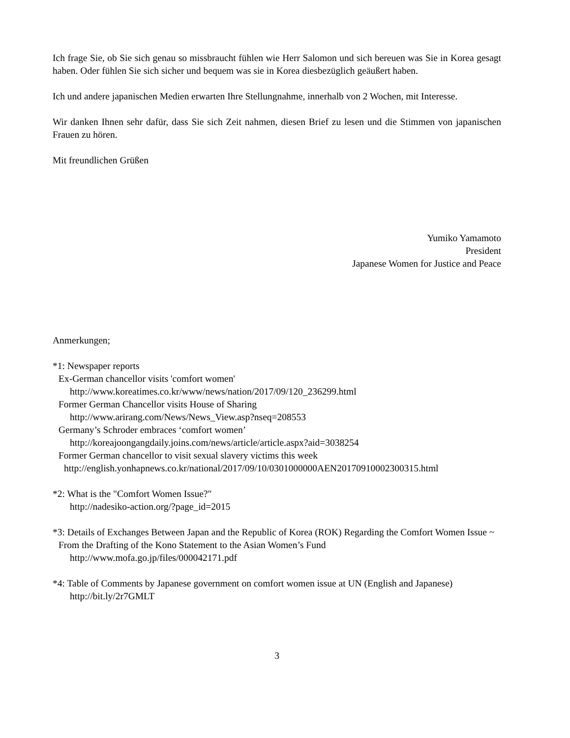Ich frage Sie, ob Sie sich genau so missbraucht fühlen wie Herr Salomon und sich bereuen was Sie in Korea gesagt haben. Oder fühlen Sie sich sicher und bequem was sie in Korea diesbezüglich geäußert haben.
Ich und andere japanischen Medien erwarten Ihre Stellungnahme, innerhalb von 2 Wochen, mit Interesse.
Wir danken Ihnen sehr dafür, dass Sie sich Zeit nahmen, diesen Brief zu lesen und die Stimmen von japanischen Frauen zu hören.
Mit freundlichen Grüßen
Yumiko Yamamoto
President
Japanese Women for Justice and Peace
Anmerkungen;
*1: Newspaper reports
Ex-German chancellor visits 'comfort women'
http://www.koreatimes.co.kr/www/news/nation/2017/09/120_236299.html
Former German Chancellor visits House of Sharing
http://www.arirang.com/News/News_View.asp?nseq=208553
Germany’s Schroder embraces ‘comfort women’
http://koreajoongangdaily.joins.com/news/article/article.aspx?aid=3038254
Former German chancellor to visit sexual slavery victims this week
http://english.yonhapnews.co.kr/national/2017/09/10/0301000000AEN20170910002300315.html
*2: What is the "Comfort Women Issue?"
http://nadesiko-action.org/?page_id=2015
*3: Details of Exchanges Between Japan and the Republic of Korea (ROK) Regarding the Comfort Women Issue ~
From the Drafting of the Kono Statement to the Asian Women’s Fund
http://www.mofa.go.jp/files/000042171.pdf
*4: Table of Comments by Japanese government on comfort women issue at UN (English and Japanese)
http://bit.ly/2r7GMLT
3